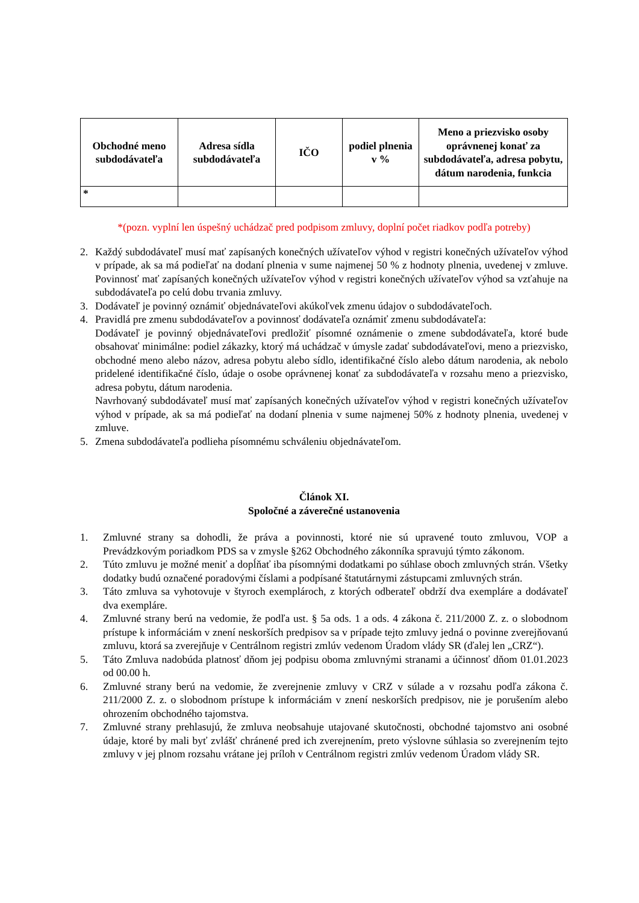| Obchodné meno subdodávateľa | Adresa sídla subdodávateľa | IČO | podiel plnenia v % | Meno a priezvisko osoby oprávnenej konať za subdodávateľa, adresa pobytu, dátum narodenia, funkcia |
| --- | --- | --- | --- | --- |
| * | | | | |
*(pozn. vyplní len úspešný uchádzač pred podpisom zmluvy, doplní počet riadkov podľa potreby)
2. Každý subdodávateľ musí mať zapísaných konečných užívateľov výhod v registri konečných užívateľov výhod v prípade, ak sa má podieľať na dodaní plnenia v sume najmenej 50 % z hodnoty plnenia, uvedenej v zmluve. Povinnosť mať zapísaných konečných užívateľov výhod v registri konečných užívateľov výhod sa vzťahuje na subdodávateľa po celú dobu trvania zmluvy.
3. Dodávateľ je povinný oznámiť objednávateľovi akúkoľvek zmenu údajov o subdodávateľoch.
4. Pravidlá pre zmenu subdodávateľov a povinnosť dodávateľa oznámiť zmenu subdodávateľa:
Dodávateľ je povinný objednávateľovi predložiť písomné oznámenie o zmene subdodávateľa, ktoré bude obsahovať minimálne: podiel zákazky, ktorý má uchádzač v úmysle zadať subdodávateľovi, meno a priezvisko, obchodné meno alebo názov, adresa pobytu alebo sídlo, identifikačné číslo alebo dátum narodenia, ak nebolo pridelené identifikačné číslo, údaje o osobe oprávnenej konať za subdodávateľa v rozsahu meno a priezvisko, adresa pobytu, dátum narodenia.
Navrhovaný subdodávateľ musí mať zapísaných konečných užívateľov výhod v registri konečných užívateľov výhod v prípade, ak sa má podieľať na dodaní plnenia v sume najmenej 50% z hodnoty plnenia, uvedenej v zmluve.
5. Zmena subdodávateľa podlieha písomnému schváleniu objednávateľom.
Článok XI.
Spoločné a záverečné ustanovenia
1. Zmluvné strany sa dohodli, že práva a povinnosti, ktoré nie sú upravené touto zmluvou, VOP a Prevádzkovým poriadkom PDS sa v zmysle §262 Obchodného zákonníka spravujú týmto zákonom.
2. Túto zmluvu je možné meniť a dopĺňať iba písomnými dodatkami po súhlase oboch zmluvných strán. Všetky dodatky budú označené poradovými číslami a podpísané štatutárnymi zástupcami zmluvných strán.
3. Táto zmluva sa vyhotovuje v štyroch exemplároch, z ktorých odberateľ obdrží dva exempláre a dodávateľ dva exempláre.
4. Zmluvné strany berú na vedomie, že podľa ust. § 5a ods. 1 a ods. 4 zákona č. 211/2000 Z. z. o slobodnom prístupe k informáciám v znení neskorších predpisov sa v prípade tejto zmluvy jedná o povinne zverejňovanú zmluvu, ktorá sa zverejňuje v Centrálnom registri zmlúv vedenom Úradom vlády SR (ďalej len „CRZ“).
5. Táto Zmluva nadobúda platnosť dňom jej podpisu oboma zmluvnými stranami a účinnosť dňom 01.01.2023 od 00.00 h.
6. Zmluvné strany berú na vedomie, že zverejnenie zmluvy v CRZ v súlade a v rozsahu podľa zákona č. 211/2000 Z. z. o slobodnom prístupe k informáciám v znení neskorších predpisov, nie je porušením alebo ohrozením obchodného tajomstva.
7. Zmluvné strany prehlasujú, že zmluva neobsahuje utajované skutočnosti, obchodné tajomstvo ani osobné údaje, ktoré by mali byť zvlášť chránené pred ich zverejnením, preto výslovne súhlasia so zverejnením tejto zmluvy v jej plnom rozsahu vrátane jej príloh v Centrálnom registri zmlúv vedenom Úradom vlády SR.